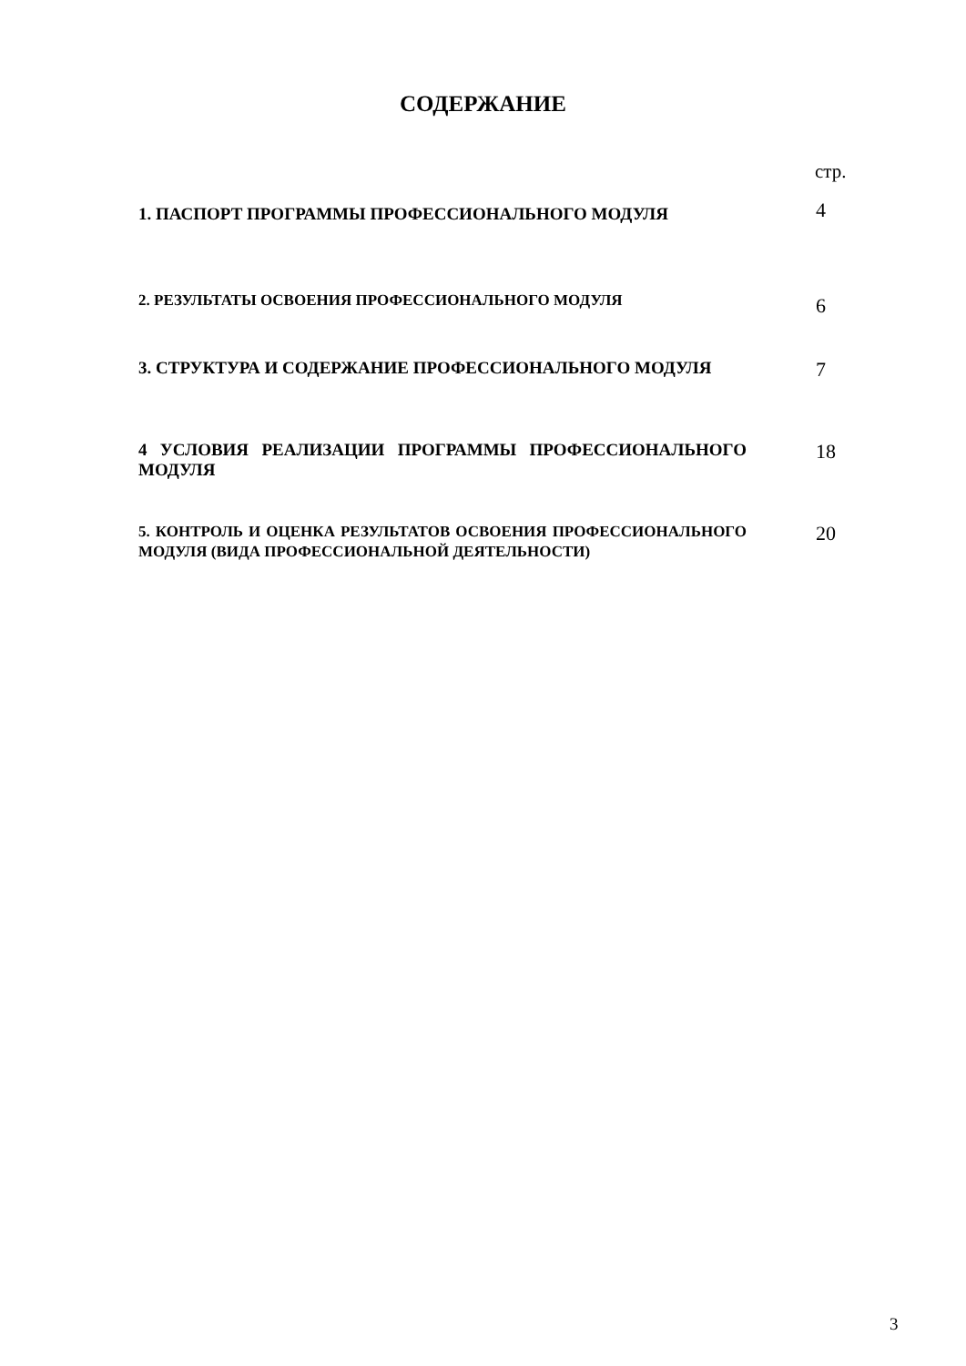СОДЕРЖАНИЕ
стр.
| 1. ПАСПОРТ ПРОГРАММЫ ПРОФЕССИОНАЛЬНОГО МОДУЛЯ | 4 |
| 2. РЕЗУЛЬТАТЫ ОСВОЕНИЯ ПРОФЕССИОНАЛЬНОГО МОДУЛЯ | 6 |
| 3. СТРУКТУРА И СОДЕРЖАНИЕ ПРОФЕССИОНАЛЬНОГО МОДУЛЯ | 7 |
| 4 УСЛОВИЯ РЕАЛИЗАЦИИ ПРОГРАММЫ ПРОФЕССИОНАЛЬНОГО МОДУЛЯ | 18 |
| 5. КОНТРОЛЬ И ОЦЕНКА РЕЗУЛЬТАТОВ ОСВОЕНИЯ ПРОФЕССИОНАЛЬНОГО МОДУЛЯ (ВИДА ПРОФЕССИОНАЛЬНОЙ ДЕЯТЕЛЬНОСТИ) | 20 |
3